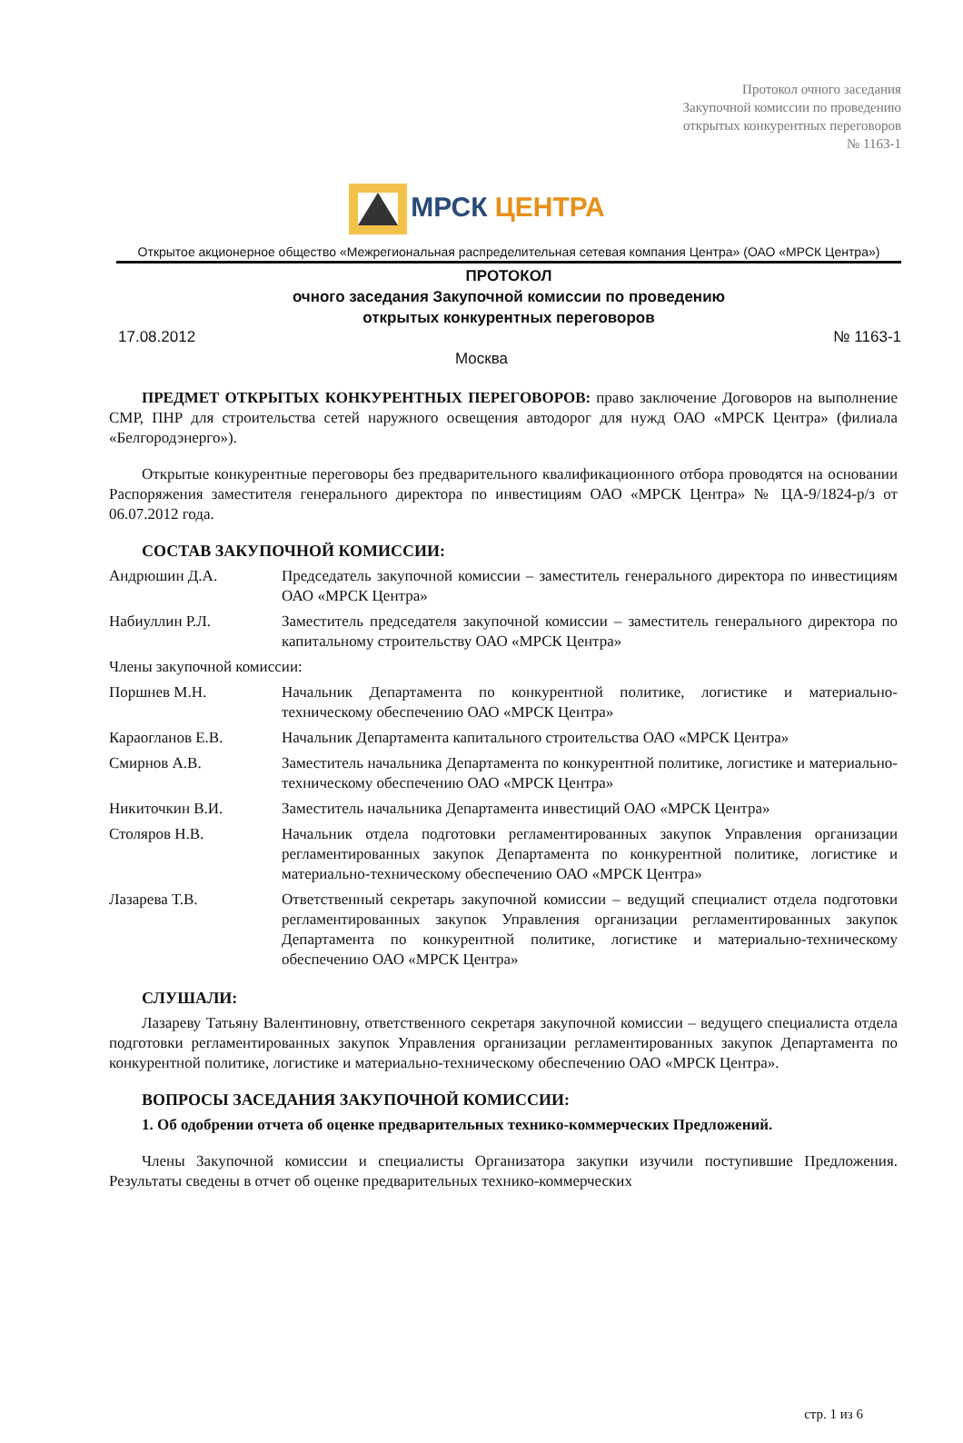Протокол очного заседания
Закупочной комиссии по проведению
открытых конкурентных переговоров
№ 1163-1
МРСК ЦЕНТРА
Открытое акционерное общество «Межрегиональная распределительная сетевая компания Центра» (ОАО «МРСК Центра»)
ПРОТОКОЛ
очного заседания Закупочной комиссии по проведению
открытых конкурентных переговоров
17.08.2012 № 1163-1
Москва
ПРЕДМЕТ ОТКРЫТЫХ КОНКУРЕНТНЫХ ПЕРЕГОВОРОВ: право заключение Договоров на выполнение СМР, ПНР для строительства сетей наружного освещения автодорог для нужд ОАО «МРСК Центра» (филиала «Белгородэнерго»).
Открытые конкурентные переговоры без предварительного квалификационного отбора проводятся на основании Распоряжения заместителя генерального директора по инвестициям ОАО «МРСК Центра» № ЦА-9/1824-р/з от 06.07.2012 года.
СОСТАВ ЗАКУПОЧНОЙ КОМИССИИ:
| Андрюшин Д.А. | Председатель закупочной комиссии – заместитель генерального директора по инвестициям ОАО «МРСК Центра» |
| Набиуллин Р.Л. | Заместитель председателя закупочной комиссии – заместитель генерального директора по капитальному строительству ОАО «МРСК Центра» |
| Члены закупочной комиссии: | |
| Поршнев М.Н. | Начальник Департамента по конкурентной политике, логистике и материально-техническому обеспечению ОАО «МРСК Центра» |
| Караогланов Е.В. | Начальник Департамента капитального строительства ОАО «МРСК Центра» |
| Смирнов А.В. | Заместитель начальника Департамента по конкурентной политике, логистике и материально-техническому обеспечению ОАО «МРСК Центра» |
| Никиточкин В.И. | Заместитель начальника Департамента инвестиций ОАО «МРСК Центра» |
| Столяров Н.В. | Начальник отдела подготовки регламентированных закупок Управления организации регламентированных закупок Департамента по конкурентной политике, логистике и материально-техническому обеспечению ОАО «МРСК Центра» |
| Лазарева Т.В. | Ответственный секретарь закупочной комиссии – ведущий специалист отдела подготовки регламентированных закупок Управления организации регламентированных закупок Департамента по конкурентной политике, логистике и материально-техническому обеспечению ОАО «МРСК Центра» |
СЛУШАЛИ:
Лазареву Татьяну Валентиновну, ответственного секретаря закупочной комиссии – ведущего специалиста отдела подготовки регламентированных закупок Управления организации регламентированных закупок Департамента по конкурентной политике, логистике и материально-техническому обеспечению ОАО «МРСК Центра».
ВОПРОСЫ ЗАСЕДАНИЯ ЗАКУПОЧНОЙ КОМИССИИ:
1. Об одобрении отчета об оценке предварительных технико-коммерческих Предложений.
Члены Закупочной комиссии и специалисты Организатора закупки изучили поступившие Предложения. Результаты сведены в отчет об оценке предварительных технико-коммерческих
стр. 1 из 6